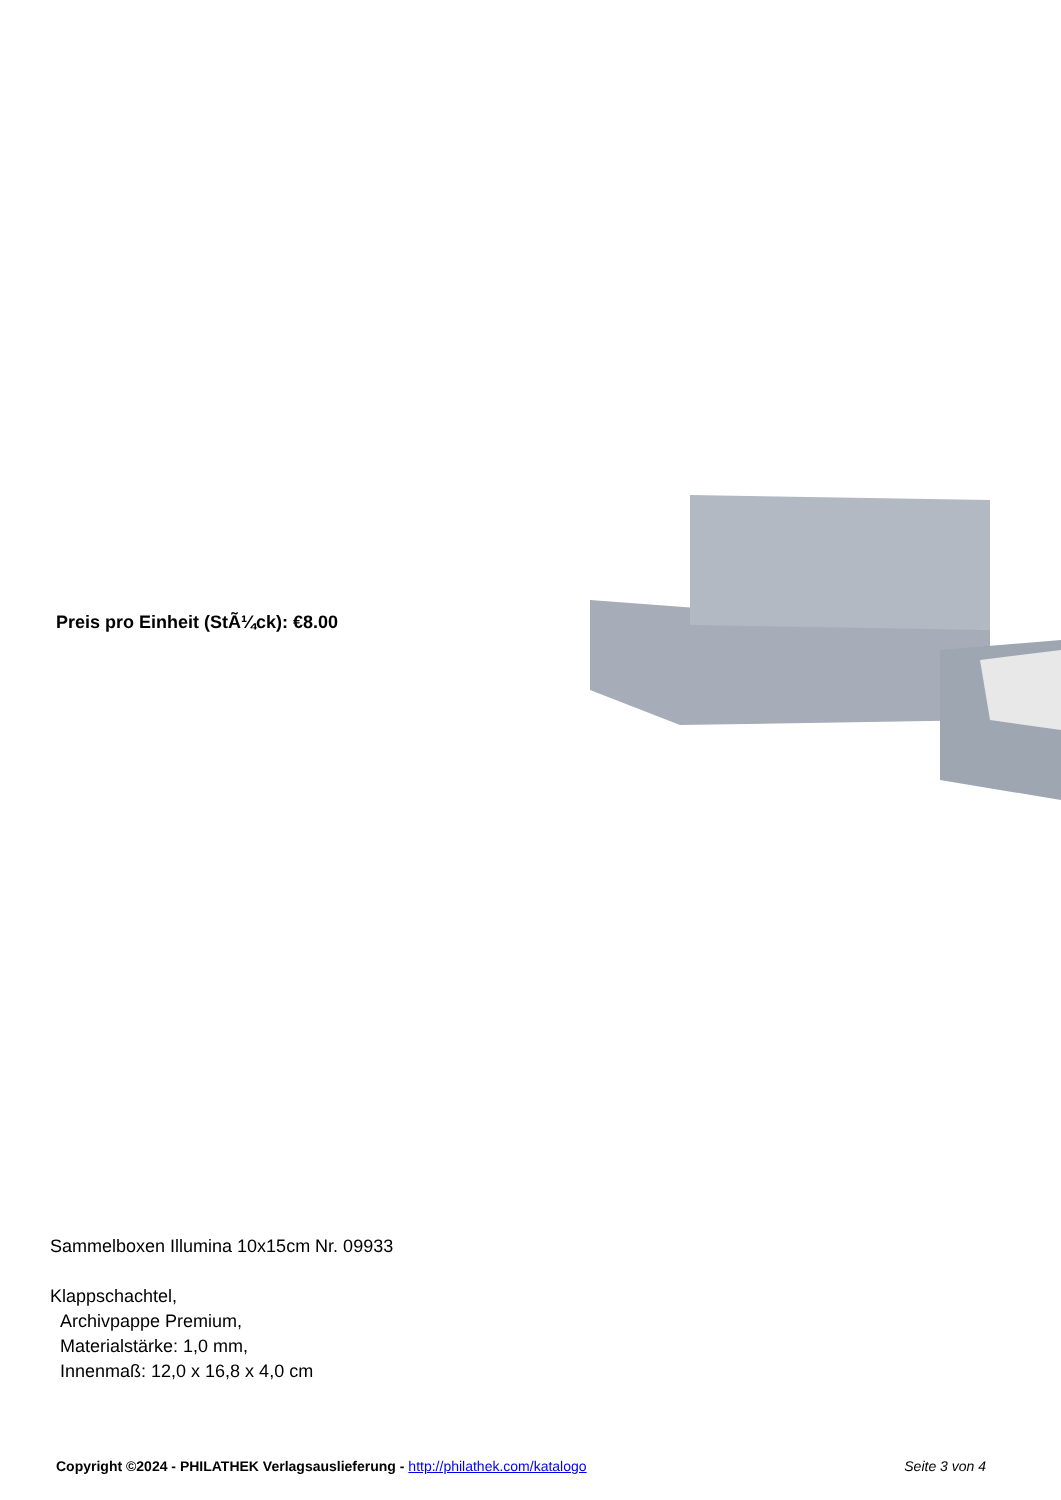Preis pro Einheit (StÃ¼ck): €8.00
Sammelboxen Illumina 10x15cm Nr. 09933
Klappschachtel,
Archivpappe Premium,
Materialstärke: 1,0 mm,
Innenmaß: 12,0 x 16,8 x 4,0 cm
Copyright ©2024 - PHILATHEK Verlagsauslieferung - http://philathek.com/katalogo Seite 3 von 4